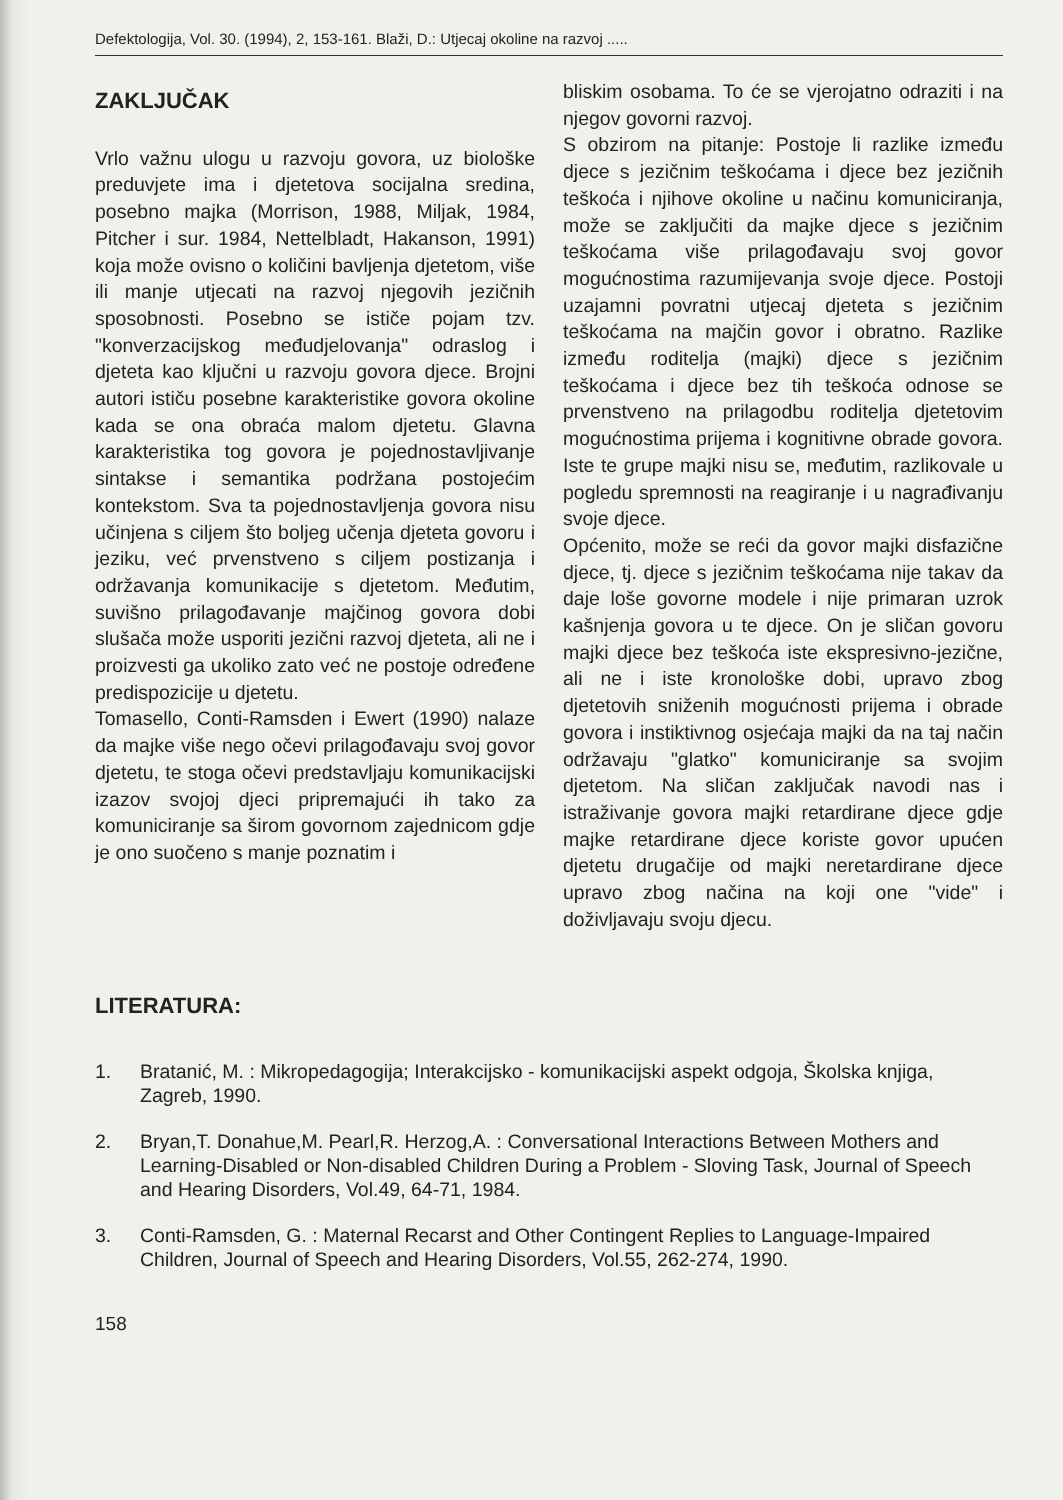Defektologija, Vol. 30. (1994), 2, 153-161. Blaži, D.: Utjecaj okoline na razvoj .....
ZAKLJUČAK
Vrlo važnu ulogu u razvoju govora, uz biološke preduvjete ima i djetetova socijalna sredina, posebno majka (Morrison, 1988, Miljak, 1984, Pitcher i sur. 1984, Nettelbladt, Hakanson, 1991) koja može ovisno o količini bavljenja djetetom, više ili manje utjecati na razvoj njegovih jezičnih sposobnosti. Posebno se ističe pojam tzv. "konverzacijskog međudjelovanja" odraslog i djeteta kao ključni u razvoju govora djece. Brojni autori ističu posebne karakteristike govora okoline kada se ona obraća malom djetetu. Glavna karakteristika tog govora je pojednostavljivanje sintakse i semantika podržana postojećim kontekstom. Sva ta pojednostavljenja govora nisu učinjena s ciljem što boljeg učenja djeteta govoru i jeziku, već prvenstveno s ciljem postizanja i održavanja komunikacije s djetetom. Međutim, suvišno prilagođavanje majčinog govora dobi slušača može usporiti jezični razvoj djeteta, ali ne i proizvesti ga ukoliko zato već ne postoje određene predispozicije u djetetu.
Tomasello, Conti-Ramsden i Ewert (1990) nalaze da majke više nego očevi prilagođavaju svoj govor djetetu, te stoga očevi predstavljaju komunikacijski izazov svojoj djeci pripremajući ih tako za komuniciranje sa širom govornom zajednicom gdje je ono suočeno s manje poznatim i
bliskim osobama. To će se vjerojatno odraziti i na njegov govorni razvoj.
S obzirom na pitanje: Postoje li razlike između djece s jezičnim teškoćama i djece bez jezičnih teškoća i njihove okoline u načinu komuniciranja, može se zaključiti da majke djece s jezičnim teškoćama više prilagođavaju svoj govor mogućnostima razumijevanja svoje djece. Postoji uzajamni povratni utjecaj djeteta s jezičnim teškoćama na majčin govor i obratno. Razlike između roditelja (majki) djece s jezičnim teškoćama i djece bez tih teškoća odnose se prvenstveno na prilagodbu roditelja djetetovim mogućnostima prijema i kognitivne obrade govora. Iste te grupe majki nisu se, međutim, razlikovale u pogledu spremnosti na reagiranje i u nagrađivanju svoje djece.
Općenito, može se reći da govor majki disfazične djece, tj. djece s jezičnim teškoćama nije takav da daje loše govorne modele i nije primaran uzrok kašnjenja govora u te djece. On je sličan govoru majki djece bez teškoća iste ekspresivno-jezične, ali ne i iste kronološke dobi, upravo zbog djetetovih sniženih mogućnosti prijema i obrade govora i instiktivnog osjećaja majki da na taj način održavaju "glatko" komuniciranje sa svojim djetetom. Na sličan zaključak navodi nas i istraživanje govora majki retardirane djece gdje majke retardirane djece koriste govor upućen djetetu drugačije od majki neretardirane djece upravo zbog načina na koji one "vide" i doživljavaju svoju djecu.
LITERATURA:
1. Bratanić, M. : Mikropedagogija; Interakcijsko - komunikacijski aspekt odgoja, Školska knjiga, Zagreb, 1990.
2. Bryan,T. Donahue,M. Pearl,R. Herzog,A. : Conversational Interactions Between Mothers and Learning-Disabled or Non-disabled Children During a Problem - Sloving Task, Journal of Speech and Hearing Disorders, Vol.49, 64-71, 1984.
3. Conti-Ramsden, G. : Maternal Recarst and Other Contingent Replies to Language-Impaired Children, Journal of Speech and Hearing Disorders, Vol.55, 262-274, 1990.
158